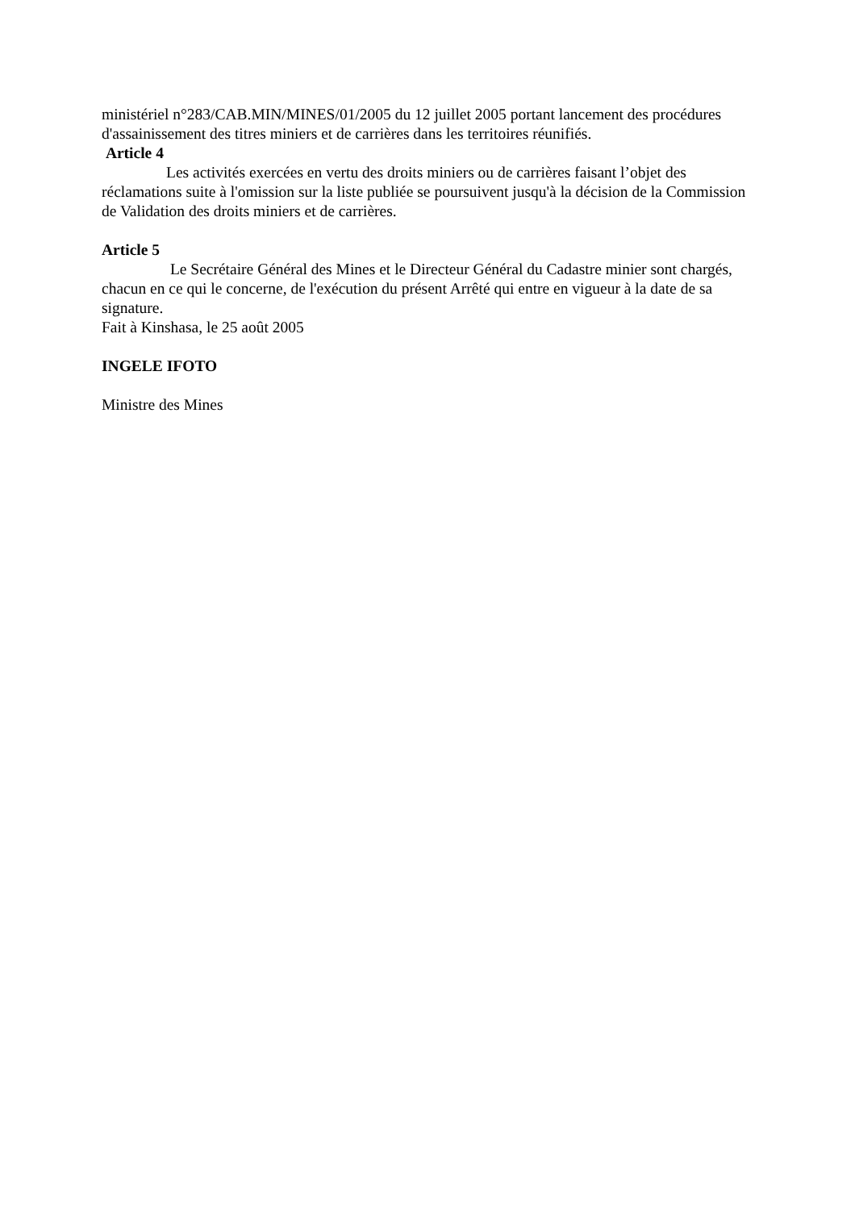ministériel n°283/CAB.MIN/MINES/01/2005 du 12 juillet 2005 portant lancement des procédures d'assainissement des titres miniers et de carrières dans les territoires réunifiés.
Article 4
Les activités exercées en vertu des droits miniers ou de carrières faisant l’objet des réclamations suite à l'omission sur la liste publiée se poursuivent jusqu'à la décision de la Commission de Validation des droits miniers et de carrières.
Article 5
Le Secrétaire Général des Mines et le Directeur Général du Cadastre minier sont chargés, chacun en ce qui le concerne, de l'exécution du présent Arrêté qui entre en vigueur à la date de sa signature.
Fait à Kinshasa, le 25 août 2005
INGELE IFOTO
Ministre des Mines